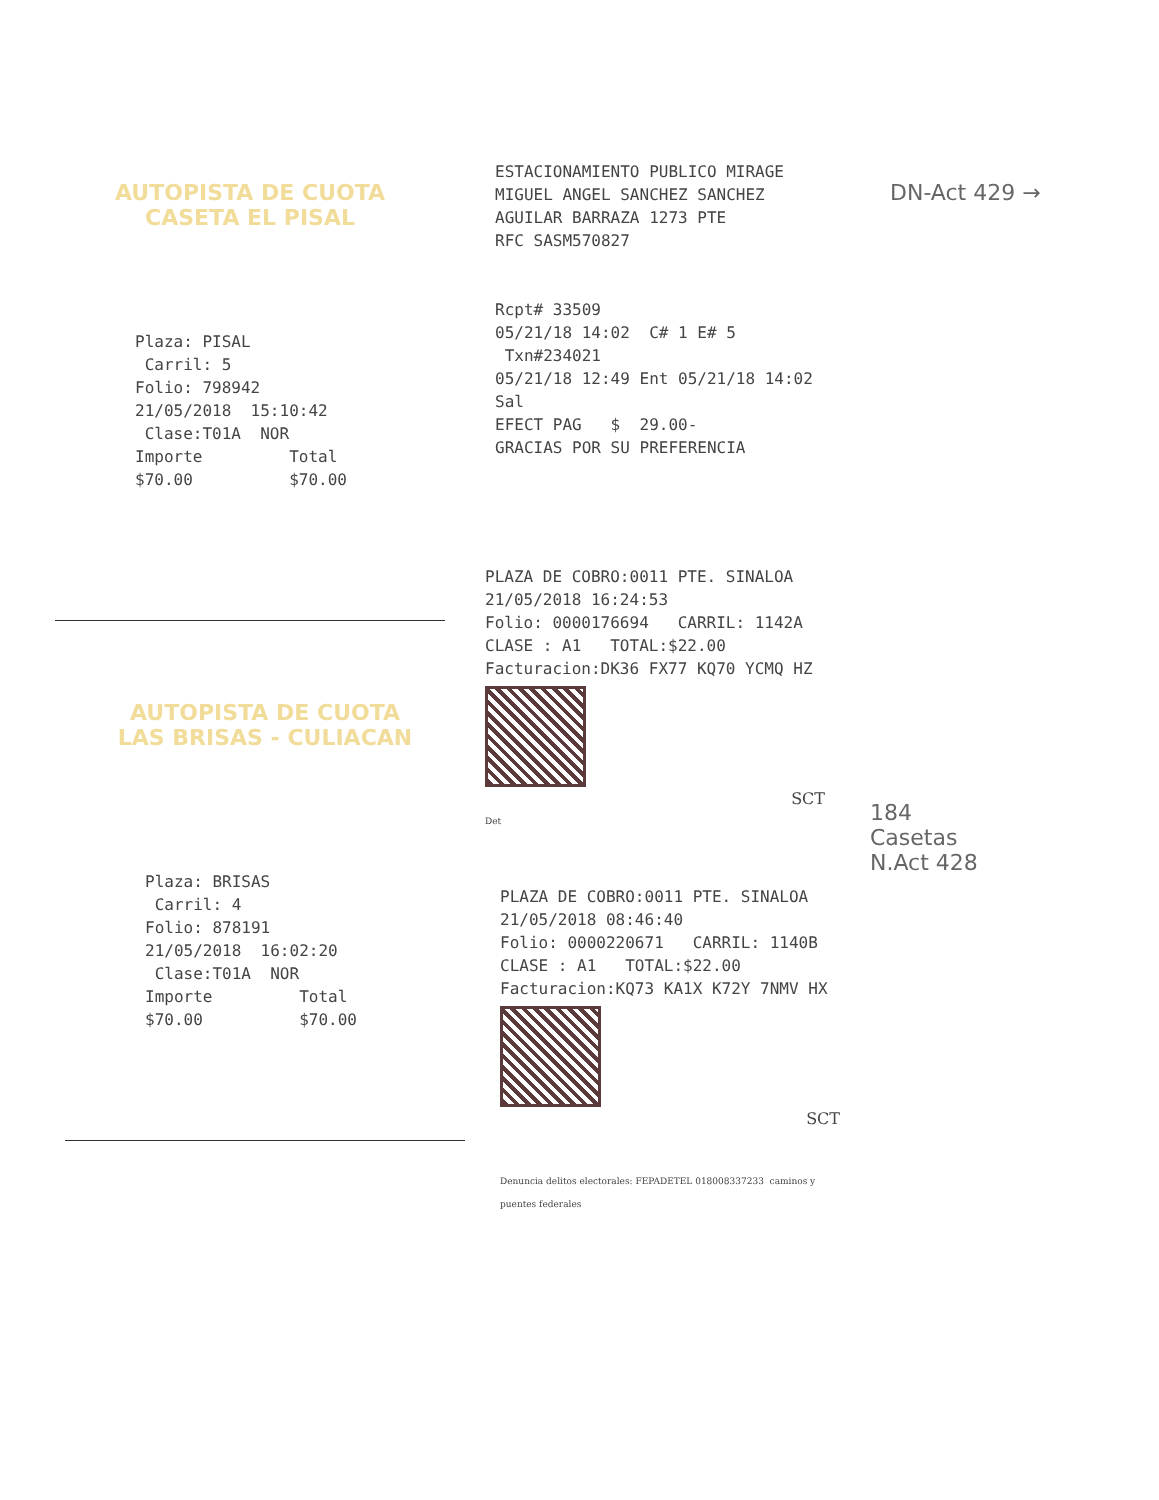AUTOPISTA DE CUOTA
CASETA EL PISAL
Plaza: PISAL
Carril: 5
Folio: 798942
21/05/2018 15:10:42
Clase:T01A NOR
Importe Total
$70.00 $70.00
AUTOPISTA DE CUOTA
LAS BRISAS - CULIACAN
Plaza: BRISAS
Carril: 4
Folio: 878191
21/05/2018 16:02:20
Clase:T01A NOR
Importe Total
$70.00 $70.00
ESTACIONAMIENTO PUBLICO MIRAGE
MIGUEL ANGEL SANCHEZ SANCHEZ
AGUILAR BARRAZA 1273 PTE
RFC SASM570827
Rcpt# 33509
05/21/18 14:02 C# 1 E# 5 Txn#234021
05/21/18 12:49 Ent 05/21/18 14:02 Sal
EFECT PAG $ 29.00-
GRACIAS POR SU PREFERENCIA
PLAZA DE COBRO:0011 PTE. SINALOA
21/05/2018 16:24:53
Folio: 0000176694 CARRIL: 1142A
CLASE : A1 TOTAL:$22.00
Facturacion:DK36 FX77 KQ70 YCMQ HZ
SCT
Det
PLAZA DE COBRO:0011 PTE. SINALOA
21/05/2018 08:46:40
Folio: 0000220671 CARRIL: 1140B
CLASE : A1 TOTAL:$22.00
Facturacion:KQ73 KA1X K72Y 7NMV HX
SCT
Denuncia delitos electorales: FEPADETEL 018008337233 caminos y puentes federales
DN-Act 429 →
184
Casetas
N.Act 428